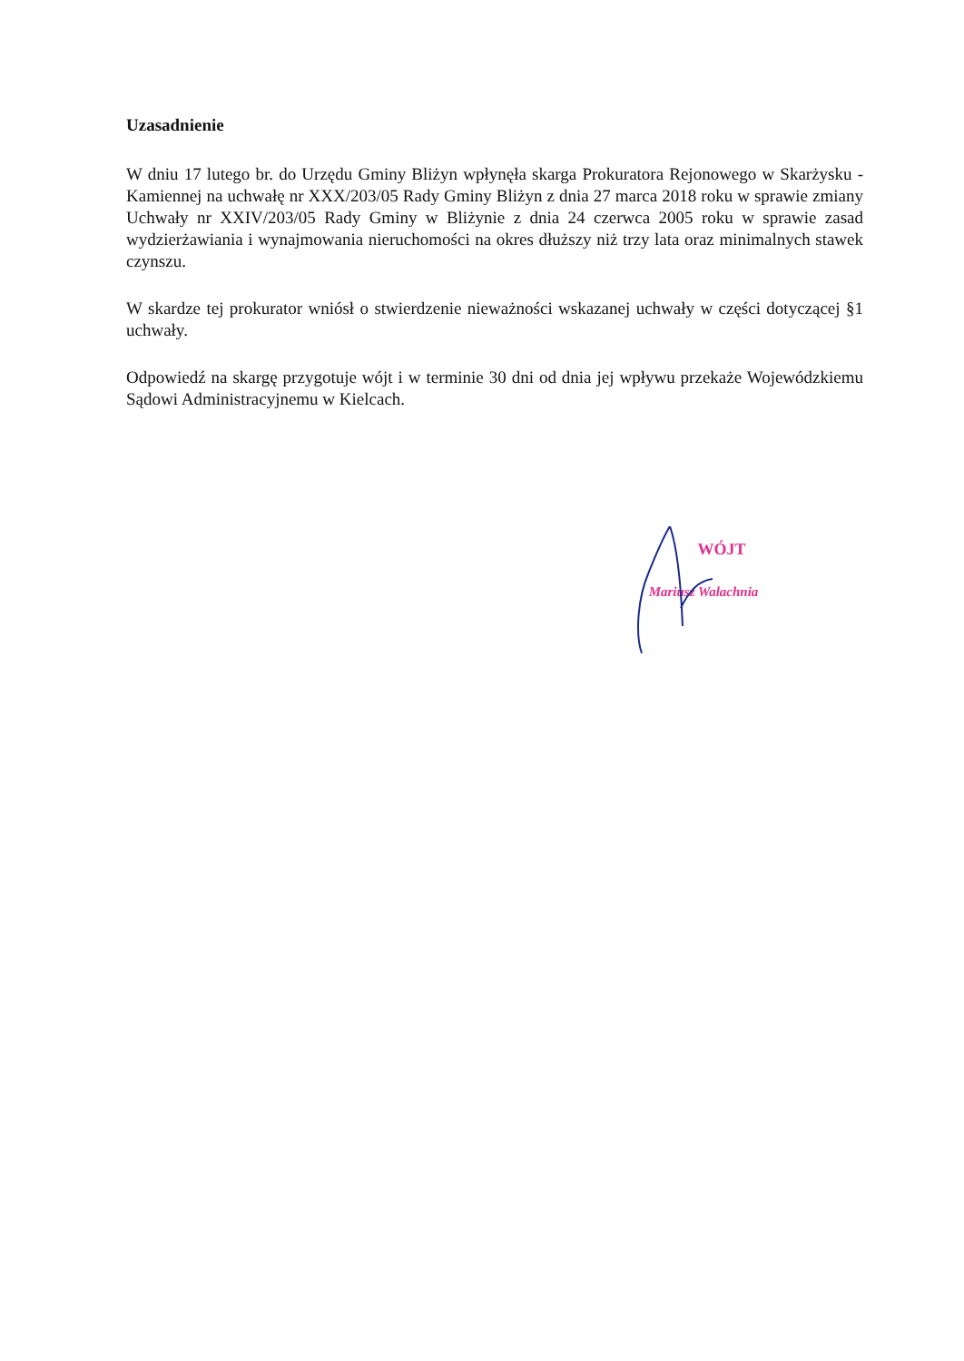Uzasadnienie
W dniu 17 lutego br. do Urzędu Gminy Bliżyn wpłynęła skarga Prokuratora Rejonowego w Skarżysku - Kamiennej na uchwałę nr XXX/203/05 Rady Gminy Bliżyn z dnia 27 marca 2018 roku w sprawie zmiany Uchwały nr XXIV/203/05 Rady Gminy w Bliżynie z dnia 24 czerwca 2005 roku w sprawie zasad wydzierżawiania i wynajmowania nieruchomości na okres dłuższy niż trzy lata oraz minimalnych stawek czynszu.
W skardze tej prokurator wniósł o stwierdzenie nieważności wskazanej uchwały w części dotyczącej §1 uchwały.
Odpowiedź na skargę przygotuje wójt i w terminie 30 dni od dnia jej wpływu przekaże Wojewódzkiemu Sądowi Administracyjnemu w Kielcach.
WÓJT
Mariusz Walachnia